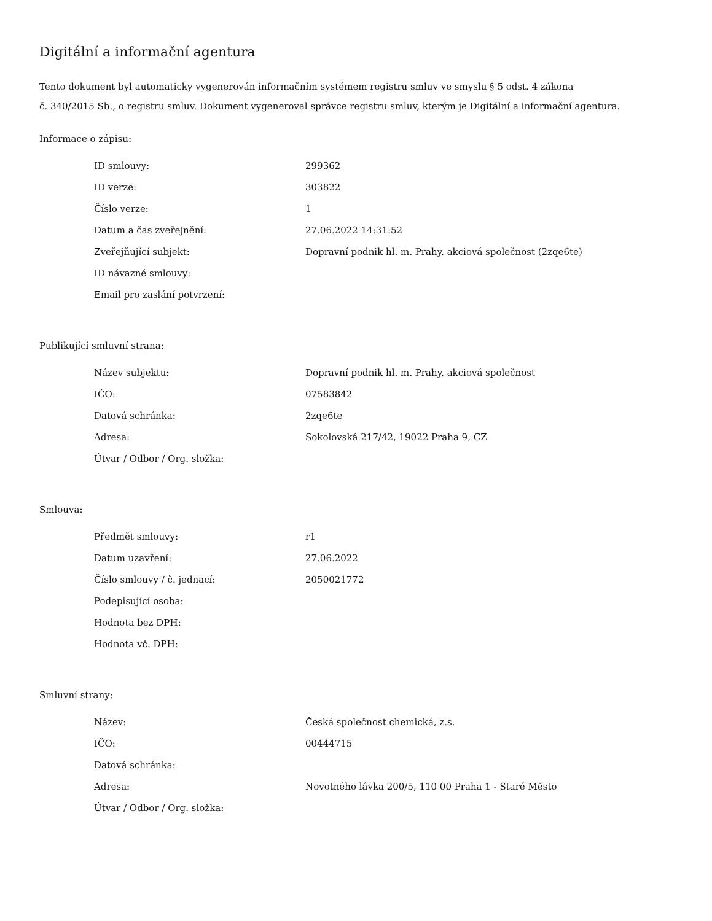Digitální a informační agentura
Tento dokument byl automaticky vygenerován informačním systémem registru smluv ve smyslu § 5 odst. 4 zákona
č. 340/2015 Sb., o registru smluv. Dokument vygeneroval správce registru smluv, kterým je Digitální a informační agentura.
Informace o zápisu:
| ID smlouvy: | 299362 |
| ID verze: | 303822 |
| Číslo verze: | 1 |
| Datum a čas zveřejnění: | 27.06.2022 14:31:52 |
| Zveřejňující subjekt: | Dopravní podnik hl. m. Prahy, akciová společnost (2zqe6te) |
| ID návazné smlouvy: | |
| Email pro zaslání potvrzení: | |
Publikující smluvní strana:
| Název subjektu: | Dopravní podnik hl. m. Prahy, akciová společnost |
| IČO: | 07583842 |
| Datová schránka: | 2zqe6te |
| Adresa: | Sokolovská 217/42, 19022 Praha 9, CZ |
| Útvar / Odbor / Org. složka: | |
Smlouva:
| Předmět smlouvy: | r1 |
| Datum uzavření: | 27.06.2022 |
| Číslo smlouvy / č. jednací: | 2050021772 |
| Podepisující osoba: | |
| Hodnota bez DPH: | |
| Hodnota vč. DPH: | |
Smluvní strany:
| Název: | Česká společnost chemická, z.s. |
| IČO: | 00444715 |
| Datová schránka: | |
| Adresa: | Novotného lávka 200/5, 110 00 Praha 1 - Staré Město |
| Útvar / Odbor / Org. složka: | |